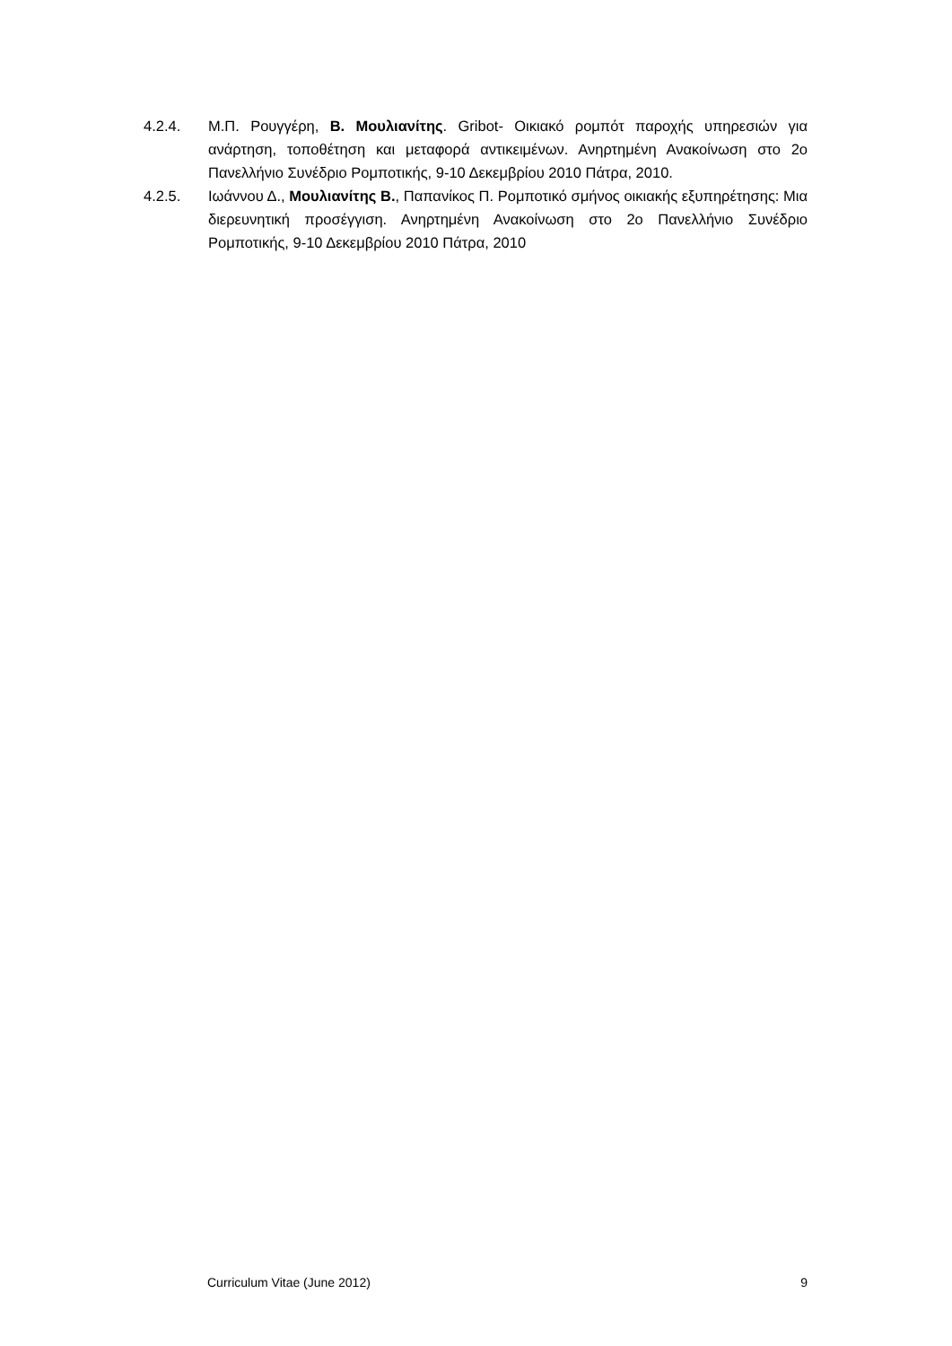4.2.4. Μ.Π. Ρουγγέρη, Β. Μουλιανίτης. Gribot- Οικιακό ρομπότ παροχής υπηρεσιών για ανάρτηση, τοποθέτηση και μεταφορά αντικειμένων. Ανηρτημένη Ανακοίνωση στο 2ο Πανελλήνιο Συνέδριο Ρομποτικής, 9-10 Δεκεμβρίου 2010 Πάτρα, 2010.
4.2.5. Ιωάννου Δ., Μουλιανίτης Β., Παπανίκος Π. Ρομποτικό σμήνος οικιακής εξυπηρέτησης: Μια διερευνητική προσέγγιση. Ανηρτημένη Ανακοίνωση στο 2ο Πανελλήνιο Συνέδριο Ρομποτικής, 9-10 Δεκεμβρίου 2010 Πάτρα, 2010
Curriculum Vitae (June 2012) 9